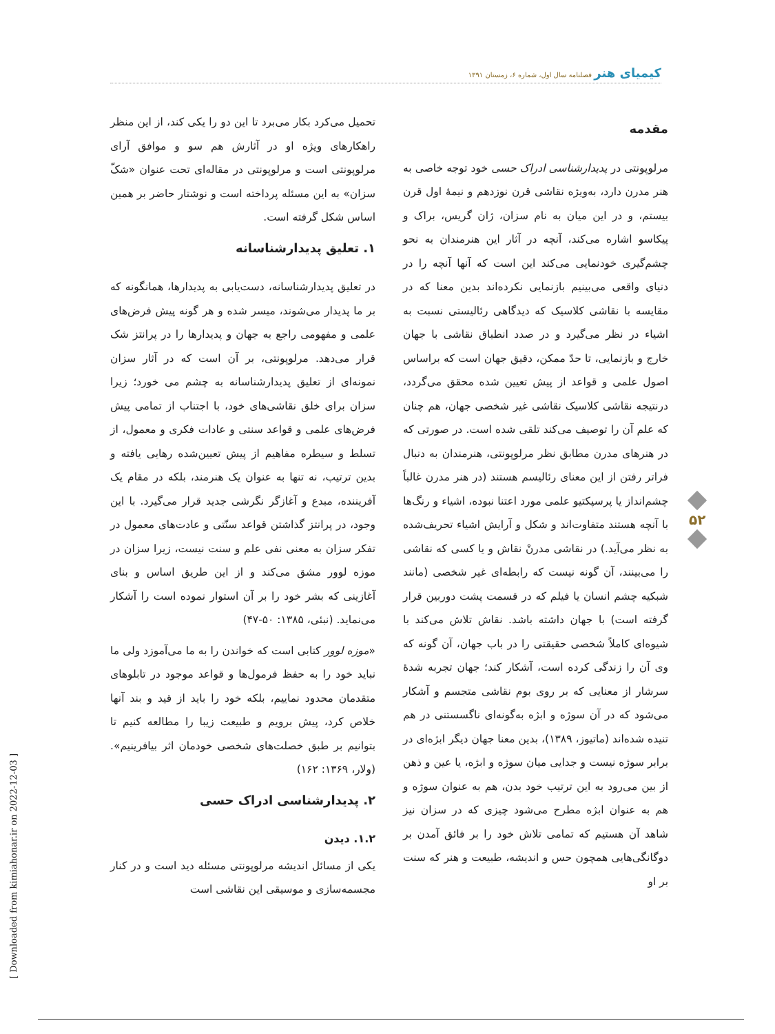کیمیای هنر فصلنامه سال اول، شماره ۶، زمستان ۱۳۹۱
مقدمه
مرلوپونتی در پدیدارشناسی ادراک حسی خود توجه خاصی به هنر مدرن دارد، به‌ویژه نقاشی قرن نوزدهم و نیمهٔ اول قرن بیستم، و در این میان به نام سزان، ژان گریس، براک و پیکاسو اشاره می‌کند، آنچه در آثار این هنرمندان به نحو چشم‌گیری خودنمایی می‌کند این است که آنها آنچه را در دنیای واقعی می‌بینیم بازنمایی نکرده‌اند بدین معنا که در مقایسه با نقاشی کلاسیک که دیدگاهی رئالیستی نسبت به اشیاء در نظر می‌گیرد و در صدد انطباق نقاشی با جهان خارج و بازنمایی، تا حدّ ممکن، دقیق جهان است که براساس اصول علمی و قواعد از پیش تعیین شده محقق می‌گردد، درنتیجه نقاشی کلاسیک نقاشی غیر شخصی جهان، هم چنان که علم آن را توصیف می‌کند تلقی شده است. در صورتی که در هنرهای مدرن مطابق نظر مرلوپونتی، هنرمندان به دنبال فراتر رفتن از این معنای رئالیسم هستند (در هنر مدرن غالباً چشم‌انداز یا پرسپکتیو علمی مورد اعتنا نبوده، اشیاء و رنگ‌ها با آنچه هستند متفاوت‌اند و شکل و آرایش اشیاء تحریف‌شده به نظر می‌آید.) در نقاشی مدرنْ نقاش و یا کسی که نقاشی را می‌بینند، آن گونه نیست که رابطه‌ای غیر شخصی (مانند شبکیه چشم انسان یا فیلم که در قسمت پشت دوربین قرار گرفته است) با جهان داشته باشد. نقاش تلاش می‌کند با شیوه‌ای کاملاً شخصی حقیقتی را در باب جهان، آن گونه که وی آن را زندگی کرده است، آشکار کند؛ جهان تجربه شدهٔ سرشار از معنایی که بر روی بوم نقاشی متجسم و آشکار می‌شود که در آن سوژه و ابژه به‌گونه‌ای ناگسستنی در هم تنیده شده‌اند (ماتیوز، ۱۳۸۹)، بدین معنا جهان دیگر ابژه‌ای در برابر سوژه نیست و جدایی میان سوژه و ابژه، یا عین و ذهن از بین می‌رود به این ترتیب خود بدن، هم به عنوان سوژه و هم به عنوان ابژه مطرح می‌شود چیزی که در سزان نیز شاهد آن هستیم که تمامی تلاش خود را بر فائق آمدن بر دوگانگی‌هایی همچون حس و اندیشه، طبیعت و هنر که سنت بر او
تحمیل می‌کرد بکار می‌برد تا این دو را یکی کند، از این منظر راهکارهای ویژه او در آثارش هم سو و موافق آرای مرلوپونتی است و مرلوپونتی در مقاله‌ای تحت عنوان «شکّ سزان» به این مسئله پرداخته است و نوشتار حاضر بر همین اساس شکل گرفته است.
۱. تعلیق پدیدارشناسانه
در تعلیق پدیدارشناسانه، دست‌یابی به پدیدارها، همانگونه که بر ما پدیدار می‌شوند، میسر شده و هر گونه پیش فرض‌های علمی و مفهومی راجع به جهان و پدیدارها را در پرانتز شک قرار می‌دهد. مرلوپونتی، بر آن است که در آثار سزان نمونه‌ای از تعلیق پدیدارشناسانه به چشم می خورد؛ زیرا سزان برای خلق نقاشی‌های خود، با اجتناب از تمامی پیش فرض‌های علمی و قواعد سنتی و عادات فکری و معمول، از تسلط و سیطره مفاهیم از پیش تعیین‌شده رهایی یافته و بدین ترتیب، نه تنها به عنوان یک هنرمند، بلکه در مقام یک آفریننده، مبدع و آغازگر نگرشی جدید قرار می‌گیرد. با این وجود، در پرانتز گذاشتن قواعد سنّتی و عادت‌های معمول در تفکر سزان به معنی نفی علم و سنت نیست، زیرا سزان در موزه لوور مشق می‌کند و از این طریق اساس و بنای آغازینی که بشر خود را بر آن استوار نموده است را آشکار می‌نماید. (نبئی، ۱۳۸۵: ۵۰-۴۷)
«موزه لوور کتابی است که خواندن را به ما می‌آموزد ولی ما نباید خود را به حفظ فرمول‌ها و قواعد موجود در تابلوهای متقدمان محدود نماییم، بلکه خود را باید از قید و بند آنها خلاص کرد، پیش برویم و طبیعت زیبا را مطالعه کنیم تا بتوانیم بر طبق خصلت‌های شخصی خودمان اثر بیافرینیم». (ولار، ۱۳۶۹: ۱۶۲)
۲. پدیدارشناسی ادراک حسی
۱.۲. دیدن
یکی از مسائل اندیشه مرلوپونتی مسئله دید است و در کنار مجسمه‌سازی و موسیقی این نقاشی است
۵۲
[ Downloaded from kimiahonar.ir on 2022-12-03 ]